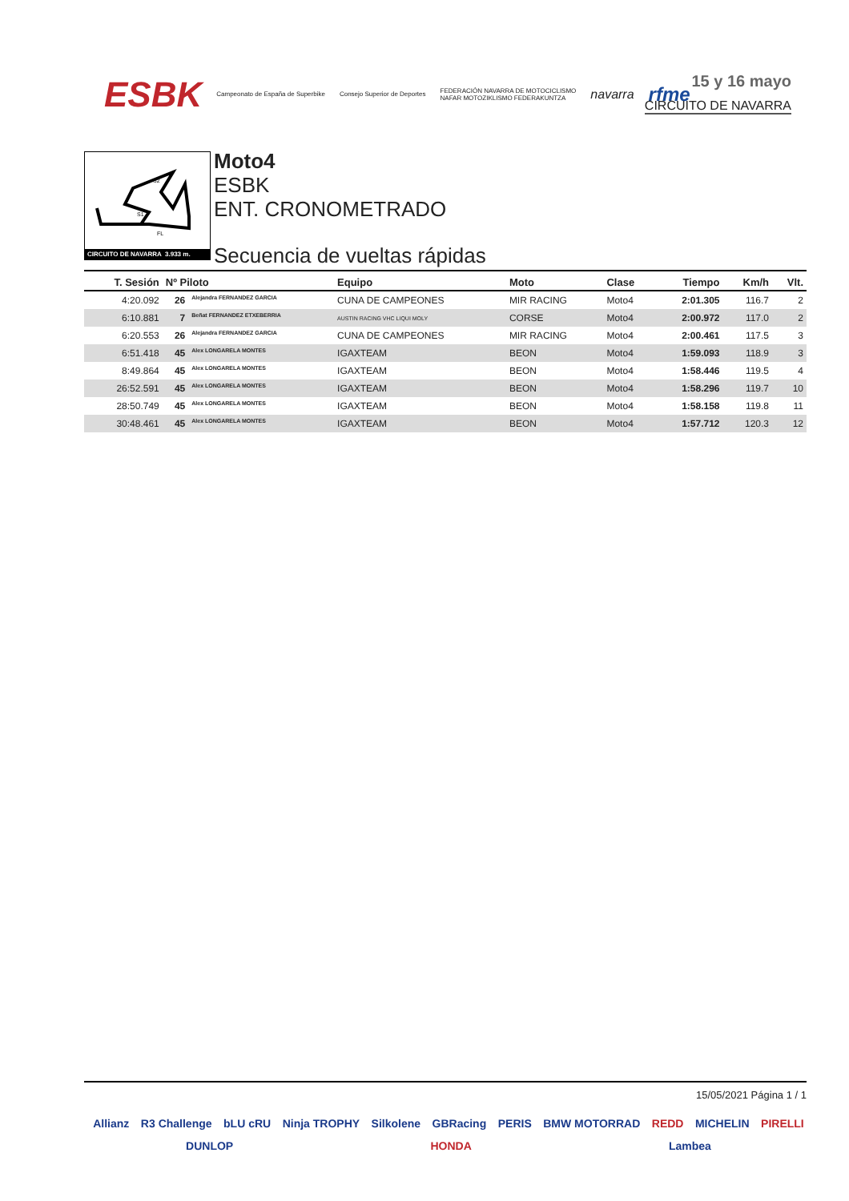ESBK Campeonato de España de Superbike Consejo Superior de Deportes FEDERACIÓN NAVARRA DE MOTOCICLISMO
NAFAR MOTOZIKLISMO FEDERAKUNTZA navarra rfme
15 y 16 mayo
CIRCUITO DE NAVARRA
S2
S1
FL
CIRCUITO DE NAVARRA 3.933 m.
Moto4
ESBK
ENT. CRONOMETRADO
Secuencia de vueltas rápidas
| T. Sesión | Nº Piloto | | Equipo | Moto | Clase | Tiempo | Km/h | Vlt. |
| --- | --- | --- | --- | --- | --- | --- | --- | --- |
| 4:20.092 | 26 | Alejandra FERNANDEZ GARCIA | CUNA DE CAMPEONES | MIR RACING | Moto4 | 2:01.305 | 116.7 | 2 |
| 6:10.881 | 7 | Beñat FERNANDEZ ETXEBERRIA | AUSTIN RACING VHC LIQUI MOLY | CORSE | Moto4 | 2:00.972 | 117.0 | 2 |
| 6:20.553 | 26 | Alejandra FERNANDEZ GARCIA | CUNA DE CAMPEONES | MIR RACING | Moto4 | 2:00.461 | 117.5 | 3 |
| 6:51.418 | 45 | Alex LONGARELA MONTES | IGAXTEAM | BEON | Moto4 | 1:59.093 | 118.9 | 3 |
| 8:49.864 | 45 | Alex LONGARELA MONTES | IGAXTEAM | BEON | Moto4 | 1:58.446 | 119.5 | 4 |
| 26:52.591 | 45 | Alex LONGARELA MONTES | IGAXTEAM | BEON | Moto4 | 1:58.296 | 119.7 | 10 |
| 28:50.749 | 45 | Alex LONGARELA MONTES | IGAXTEAM | BEON | Moto4 | 1:58.158 | 119.8 | 11 |
| 30:48.461 | 45 | Alex LONGARELA MONTES | IGAXTEAM | BEON | Moto4 | 1:57.712 | 120.3 | 12 |
15/05/2021 Página 1 / 1
Allianz R3 Challenge bLU cRU Ninja TROPHY Silkolene GBRacing PERIS BMW MOTORRAD REDD MICHELIN PIRELLI DUNLOP HONDA Lambea